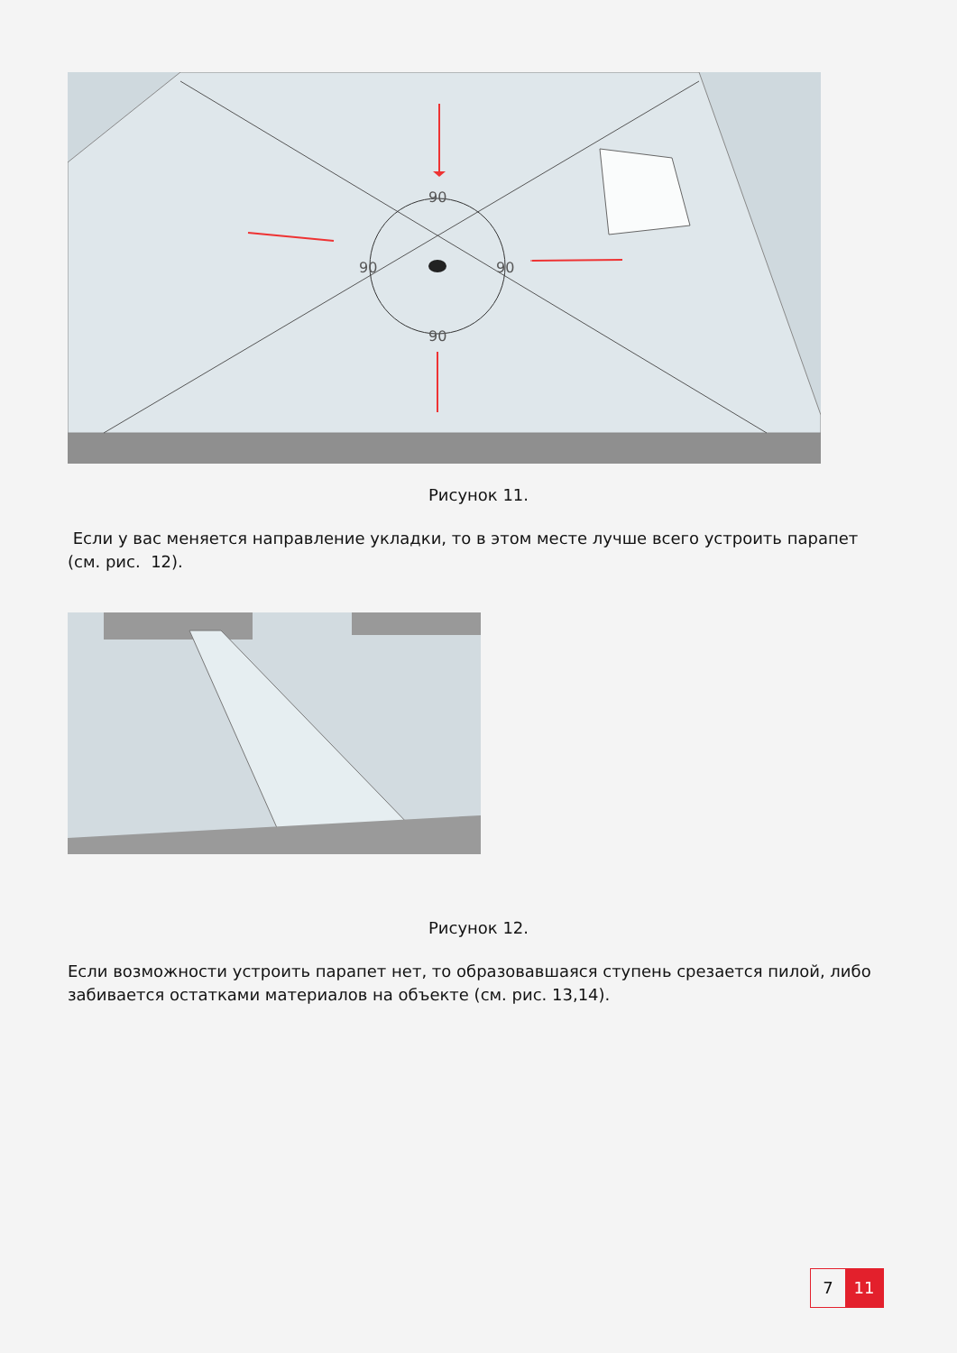90
90
90
90
Рисунок 11.
Если у вас меняется направление укладки, то в этом месте лучше всего устроить парапет (см. рис. 12).
Рисунок 12.
Если возможности устроить парапет нет, то образовавшаяся ступень срезается пилой, либо забивается остатками материалов на объекте (см. рис. 13,14).
7 11